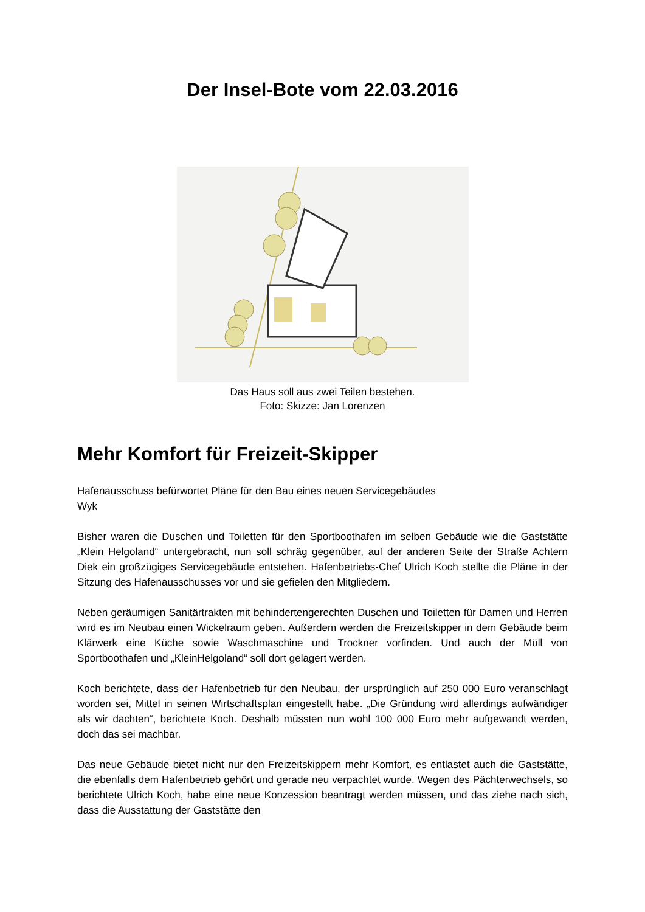Der Insel-Bote vom 22.03.2016
Das Haus soll aus zwei Teilen bestehen.
Foto: Skizze: Jan Lorenzen
Mehr Komfort für Freizeit-Skipper
Hafenausschuss befürwortet Pläne für den Bau eines neuen Servicegebäudes
Wyk
Bisher waren die Duschen und Toiletten für den Sportboothafen im selben Gebäude wie die Gaststätte „Klein Helgoland“ untergebracht, nun soll schräg gegenüber, auf der anderen Seite der Straße Achtern Diek ein großzügiges Servicegebäude entstehen. Hafenbetriebs-Chef Ulrich Koch stellte die Pläne in der Sitzung des Hafenausschusses vor und sie gefielen den Mitgliedern.
Neben geräumigen Sanitärtrakten mit behindertengerechten Duschen und Toiletten für Damen und Herren wird es im Neubau einen Wickelraum geben. Außerdem werden die Freizeitskipper in dem Gebäude beim Klärwerk eine Küche sowie Waschmaschine und Trockner vorfinden. Und auch der Müll von Sportboothafen und „KleinHelgoland“ soll dort gelagert werden.
Koch berichtete, dass der Hafenbetrieb für den Neubau, der ursprünglich auf 250 000 Euro veranschlagt worden sei, Mittel in seinen Wirtschaftsplan eingestellt habe. „Die Gründung wird allerdings aufwändiger als wir dachten“, berichtete Koch. Deshalb müssten nun wohl 100 000 Euro mehr aufgewandt werden, doch das sei machbar.
Das neue Gebäude bietet nicht nur den Freizeitskippern mehr Komfort, es entlastet auch die Gaststätte, die ebenfalls dem Hafenbetrieb gehört und gerade neu verpachtet wurde. Wegen des Pächterwechsels, so berichtete Ulrich Koch, habe eine neue Konzession beantragt werden müssen, und das ziehe nach sich, dass die Ausstattung der Gaststätte den